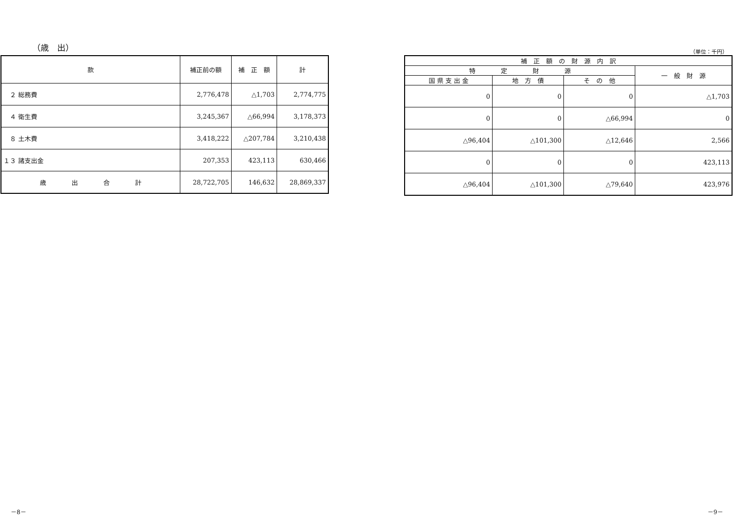（歳　出） （単位：千円）
| 款 | 補正前の額 | 補 正 額 | 計 |
| --- | --- | --- | --- |
| ２ 総務費 | 2,776,478 | △1,703 | 2,774,775 |
| ４ 衛生費 | 3,245,367 | △66,994 | 3,178,373 |
| ８ 土木費 | 3,418,222 | △207,784 | 3,210,438 |
| １３ 諸支出金 | 207,353 | 423,113 | 630,466 |
| 歳 出 合 計 | 28,722,705 | 146,632 | 28,869,337 |
| 補 正 額 の 財 源 内 訳 | | | |
| --- | --- | --- | --- |
| 特 定 財 源 | | | 一 般 財 源 |
| 国 県 支 出 金 | 地 方 債 | そ の 他 | |
| 0 | 0 | 0 | △1,703 |
| 0 | 0 | △66,994 | 0 |
| △96,404 | △101,300 | △12,646 | 2,566 |
| 0 | 0 | 0 | 423,113 |
| △96,404 | △101,300 | △79,640 | 423,976 |
－8－ －9－